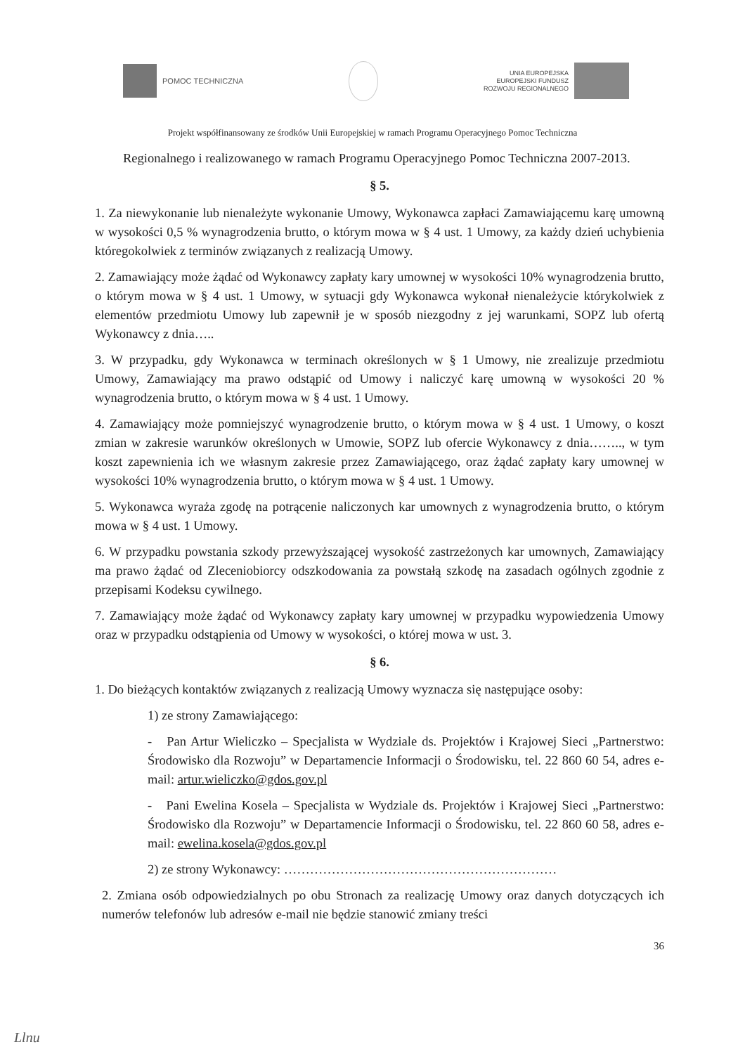POMOC TECHNICZNA
UNIA EUROPEJSKA
EUROPEJSKI FUNDUSZ
ROZWOJU REGIONALNEGO
Projekt współfinansowany ze środków Unii Europejskiej w ramach Programu Operacyjnego Pomoc Techniczna
Regionalnego i realizowanego w ramach Programu Operacyjnego Pomoc Techniczna 2007-2013.
§ 5.
1. Za niewykonanie lub nienależyte wykonanie Umowy, Wykonawca zapłaci Zamawiającemu karę umowną w wysokości 0,5 % wynagrodzenia brutto, o którym mowa w § 4 ust. 1 Umowy, za każdy dzień uchybienia któregokolwiek z terminów związanych z realizacją Umowy.
2. Zamawiający może żądać od Wykonawcy zapłaty kary umownej w wysokości 10% wynagrodzenia brutto, o którym mowa w § 4 ust. 1 Umowy, w sytuacji gdy Wykonawca wykonał nienależycie którykolwiek z elementów przedmiotu Umowy lub zapewnił je w sposób niezgodny z jej warunkami, SOPZ lub ofertą Wykonawcy z dnia…..
3. W przypadku, gdy Wykonawca w terminach określonych w § 1 Umowy, nie zrealizuje przedmiotu Umowy, Zamawiający ma prawo odstąpić od Umowy i naliczyć karę umowną w wysokości 20 % wynagrodzenia brutto, o którym mowa w § 4 ust. 1 Umowy.
4. Zamawiający może pomniejszyć wynagrodzenie brutto, o którym mowa w § 4 ust. 1 Umowy, o koszt zmian w zakresie warunków określonych w Umowie, SOPZ lub ofercie Wykonawcy z dnia…….., w tym koszt zapewnienia ich we własnym zakresie przez Zamawiającego, oraz żądać zapłaty kary umownej w wysokości 10% wynagrodzenia brutto, o którym mowa w § 4 ust. 1 Umowy.
5. Wykonawca wyraża zgodę na potrącenie naliczonych kar umownych z wynagrodzenia brutto, o którym mowa w § 4 ust. 1 Umowy.
6. W przypadku powstania szkody przewyższającej wysokość zastrzeżonych kar umownych, Zamawiający ma prawo żądać od Zleceniobiorcy odszkodowania za powstałą szkodę na zasadach ogólnych zgodnie z przepisami Kodeksu cywilnego.
7. Zamawiający może żądać od Wykonawcy zapłaty kary umownej w przypadku wypowiedzenia Umowy oraz w przypadku odstąpienia od Umowy w wysokości, o której mowa w ust. 3.
§ 6.
1. Do bieżących kontaktów związanych z realizacją Umowy wyznacza się następujące osoby:
1) ze strony Zamawiającego:
- Pan Artur Wieliczko – Specjalista w Wydziale ds. Projektów i Krajowej Sieci „Partnerstwo: Środowisko dla Rozwoju” w Departamencie Informacji o Środowisku, tel. 22 860 60 54, adres e-mail: artur.wieliczko@gdos.gov.pl
- Pani Ewelina Kosela – Specjalista w Wydziale ds. Projektów i Krajowej Sieci „Partnerstwo: Środowisko dla Rozwoju” w Departamencie Informacji o Środowisku, tel. 22 860 60 58, adres e-mail: ewelina.kosela@gdos.gov.pl
2) ze strony Wykonawcy: ………………………………………………………
2. Zmiana osób odpowiedzialnych po obu Stronach za realizację Umowy oraz danych dotyczących ich numerów telefonów lub adresów e-mail nie będzie stanowić zmiany treści
36
Llnu